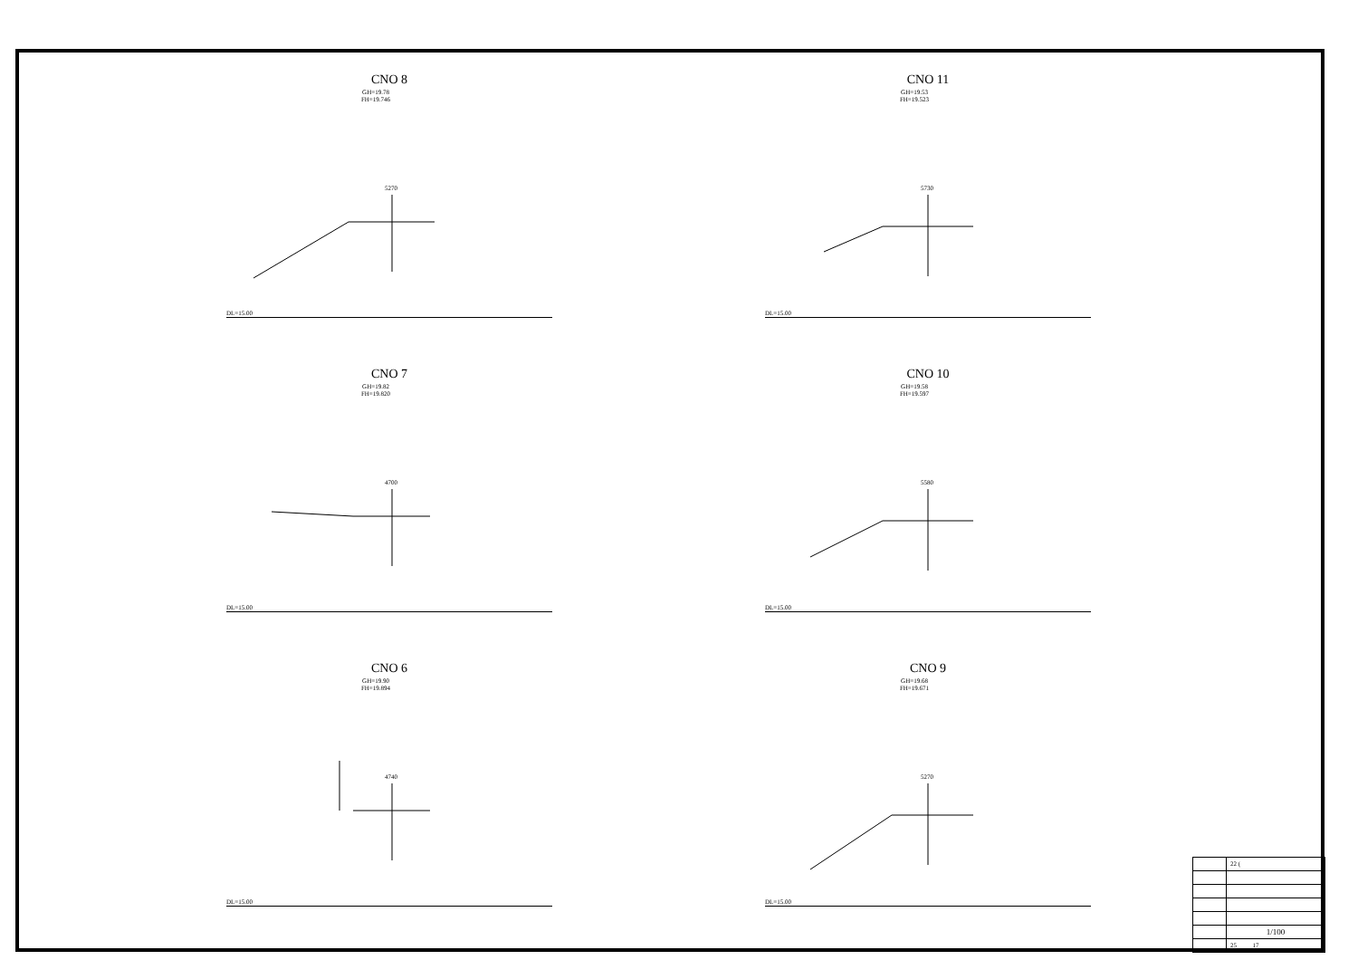CNO 8
GH=19.78
FH=19.746
5270
DL=15.00
CNO 11
GH=19.53
FH=19.523
5730
DL=15.00
CNO 7
GH=19.82
FH=19.820
4700
DL=15.00
CNO 10
GH=19.58
FH=19.597
5580
DL=15.00
CNO 6
GH=19.90
FH=19.894
4740
DL=15.00
CNO 9
GH=19.68
FH=19.671
5270
DL=15.00
| | 22 ( |
| | 1/100 |
| | 25 17 |